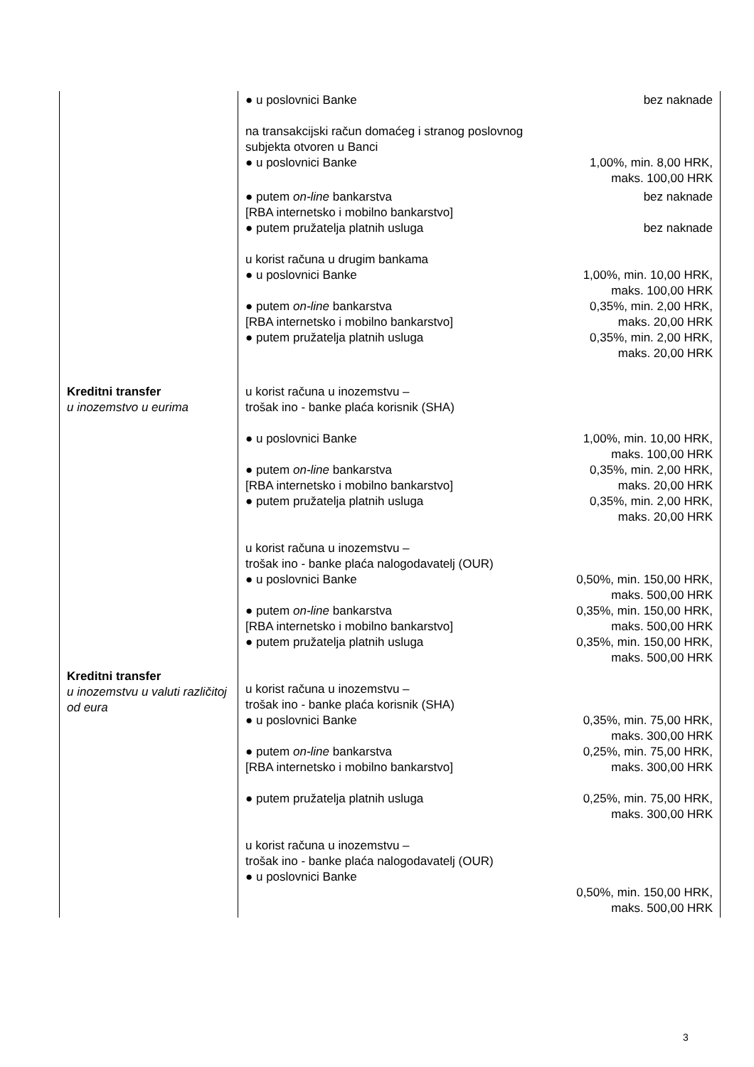| | ● u poslovnici Banke | bez naknade |
| | na transakcijski račun domaćeg i stranog poslovnog subjekta otvoren u Banci ● u poslovnici Banke | 1,00%, min. 8,00 HRK, maks. 100,00 HRK |
| | ● putem on-line bankarstva [RBA internetsko i mobilno bankarstvo] ● putem pružatelja platnih usluga | bez naknade bez naknade |
| | u korist računa u drugim bankama ● u poslovnici Banke ● putem on-line bankarstva [RBA internetsko i mobilno bankarstvo] ● putem pružatelja platnih usluga | 1,00%, min. 10,00 HRK, maks. 100,00 HRK 0,35%, min. 2,00 HRK, maks. 20,00 HRK 0,35%, min. 2,00 HRK, maks. 20,00 HRK |
| Kreditni transfer u inozemstvo u eurima | u korist računa u inozemstvu – trošak ino - banke plaća korisnik (SHA) ● u poslovnici Banke ● putem on-line bankarstva [RBA internetsko i mobilno bankarstvo] ● putem pružatelja platnih usluga u korist računa u inozemstvu – trošak ino - banke plaća nalogodavatelj (OUR) ● u poslovnici Banke ● putem on-line bankarstva [RBA internetsko i mobilno bankarstvo] ● putem pružatelja platnih usluga | 1,00%, min. 10,00 HRK, maks. 100,00 HRK 0,35%, min. 2,00 HRK, maks. 20,00 HRK 0,35%, min. 2,00 HRK, maks. 20,00 HRK 0,50%, min. 150,00 HRK, maks. 500,00 HRK 0,35%, min. 150,00 HRK, maks. 500,00 HRK 0,35%, min. 150,00 HRK, maks. 500,00 HRK |
| Kreditni transfer u inozemstvu u valuti različitoj od eura | u korist računa u inozemstvu – trošak ino - banke plaća korisnik (SHA) ● u poslovnici Banke ● putem on-line bankarstva [RBA internetsko i mobilno bankarstvo] ● putem pružatelja platnih usluga u korist računa u inozemstvu – trošak ino - banke plaća nalogodavatelj (OUR) ● u poslovnici Banke | 0,35%, min. 75,00 HRK, maks. 300,00 HRK 0,25%, min. 75,00 HRK, maks. 300,00 HRK 0,25%, min. 75,00 HRK, maks. 300,00 HRK 0,50%, min. 150,00 HRK, maks. 500,00 HRK |
3